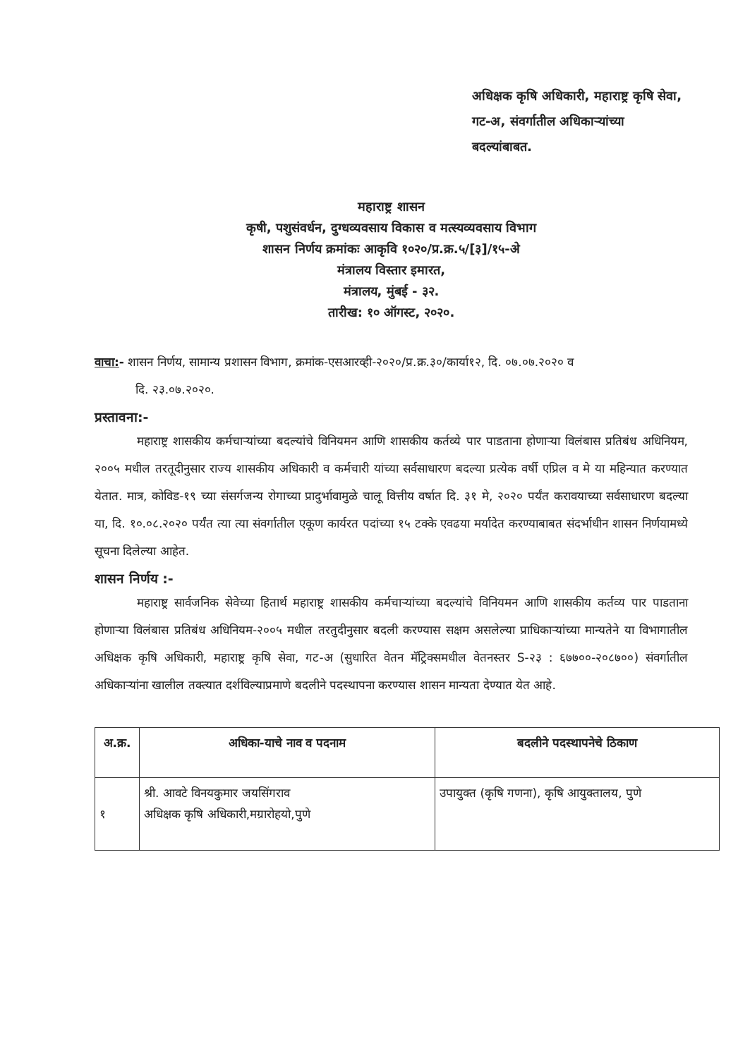अधिक्षक कृषि अधिकारी, महाराष्ट्र कृषि सेवा,
गट-अ, संवर्गातील अधिकाऱ्यांच्या
बदल्यांबाबत.
महाराष्ट्र शासन
कृषी, पशुसंवर्धन, दुग्धव्यवसाय विकास व मत्स्यव्यवसाय विभाग
शासन निर्णय क्रमांकः आकृवि १०२०/प्र.क्र.५/[३]/१५-अे
मंत्रालय विस्तार इमारत,
मंत्रालय, मुंबई - ३२.
तारीख: १० ऑगस्ट, २०२०.
वाचा:- शासन निर्णय, सामान्य प्रशासन विभाग, क्रमांक-एसआरव्ही-२०२०/प्र.क्र.३०/कार्या१२, दि. ०७.०७.२०२० व
दि. २३.०७.२०२०.
प्रस्तावना:-
महाराष्ट्र शासकीय कर्मचाऱ्यांच्या बदल्यांचे विनियमन आणि शासकीय कर्तव्ये पार पाडताना होणाऱ्या विलंबास प्रतिबंध अधिनियम, २००५ मधील तरतूदीनुसार राज्य शासकीय अधिकारी व कर्मचारी यांच्या सर्वसाधारण बदल्या प्रत्येक वर्षी एप्रिल व मे या महिन्यात करण्यात येतात. मात्र, कोविड-१९ च्या संसर्गजन्य रोगाच्या प्रादुर्भावामुळे चालू वित्तीय वर्षात दि. ३१ मे, २०२० पर्यंत करावयाच्या सर्वसाधारण बदल्या या, दि. १०.०८.२०२० पर्यंत त्या त्या संवर्गातील एकूण कार्यरत पदांच्या १५ टक्के एवढया मर्यादेत करण्याबाबत संदर्भाधीन शासन निर्णयामध्ये सूचना दिलेल्या आहेत.
शासन निर्णय :-
महाराष्ट्र सार्वजनिक सेवेच्या हितार्थ महाराष्ट्र शासकीय कर्मचाऱ्यांच्या बदल्यांचे विनियमन आणि शासकीय कर्तव्य पार पाडताना होणाऱ्या विलंबास प्रतिबंध अधिनियम-२००५ मधील तरतुदीनुसार बदली करण्यास सक्षम असलेल्या प्राधिकाऱ्यांच्या मान्यतेने या विभागातील अधिक्षक कृषि अधिकारी, महाराष्ट्र कृषि सेवा, गट-अ (सुधारित वेतन मॅट्रिक्समधील वेतनस्तर S-२३ : ६७७००-२०८७००) संवर्गातील अधिकाऱ्यांना खालील तक्त्यात दर्शविल्याप्रमाणे बदलीने पदस्थापना करण्यास शासन मान्यता देण्यात येत आहे.
| अ.क्र. | अधिका-याचे नाव व पदनाम | बदलीने पदस्थापनेचे ठिकाण |
| --- | --- | --- |
| १ | श्री. आवटे विनयकुमार जयसिंगराव अधिक्षक कृषि अधिकारी,मग्रारोहयो,पुणे | उपायुक्त (कृषि गणना), कृषि आयुक्तालय, पुणे |